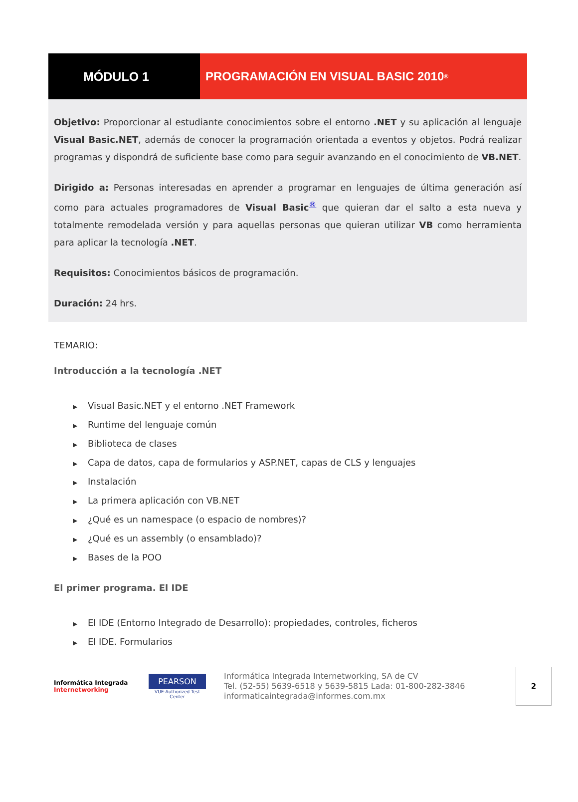MÓDULO 1 PROGRAMACIÓN EN VISUAL BASIC 2010<sup>®</sup>
Objetivo: Proporcionar al estudiante conocimientos sobre el entorno .NET y su aplicación al lenguaje Visual Basic.NET, además de conocer la programación orientada a eventos y objetos. Podrá realizar programas y dispondrá de suficiente base como para seguir avanzando en el conocimiento de VB.NET.
Dirigido a: Personas interesadas en aprender a programar en lenguajes de última generación así como para actuales programadores de Visual Basic<sup>®</sup> que quieran dar el salto a esta nueva y totalmente remodelada versión y para aquellas personas que quieran utilizar VB como herramienta para aplicar la tecnología .NET.
Requisitos: Conocimientos básicos de programación.
Duración: 24 hrs.
TEMARIO:
Introducción a la tecnología .NET
▶ Visual Basic.NET y el entorno .NET Framework
▶ Runtime del lenguaje común
▶ Biblioteca de clases
▶ Capa de datos, capa de formularios y ASP.NET, capas de CLS y lenguajes
▶ Instalación
▶ La primera aplicación con VB.NET
▶ ¿Qué es un namespace (o espacio de nombres)?
▶ ¿Qué es un assembly (o ensamblado)?
▶ Bases de la POO
El primer programa. El IDE
▶ El IDE (Entorno Integrado de Desarrollo): propiedades, controles, ficheros
▶ El IDE. Formularios
Informática Integrada Internetworking
PEARSON
VUE-Authorized Test Center
Informática Integrada Internetworking, SA de CV
Tel. (52-55) 5639-6518 y 5639-5815 Lada: 01-800-282-3846
informaticaintegrada@informes.com.mx
2